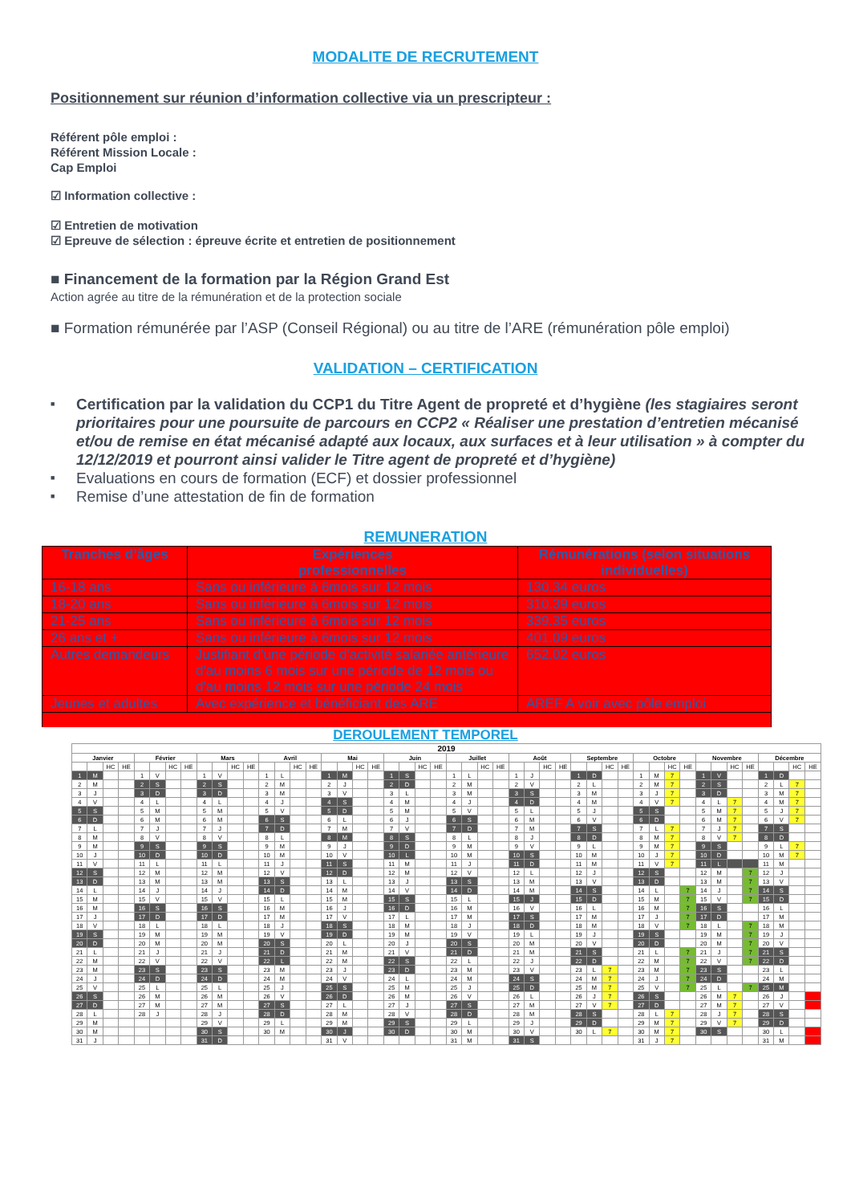MODALITE DE RECRUTEMENT
Positionnement sur réunion d’information collective via un prescripteur :
Référent pôle emploi :
Référent Mission Locale :
Cap Emploi
☑ Information collective :
☑ Entretien de motivation
☑ Epreuve de sélection : épreuve écrite et entretien de positionnement
■ Financement de la formation par la Région Grand Est
Action agrée au titre de la rémunération et de la protection sociale
■ Formation rémunérée par l’ASP (Conseil Régional) ou au titre de l’ARE (rémunération pôle emploi)
VALIDATION – CERTIFICATION
■ Certification par la validation du CCP1 du Titre Agent de propreté et d’hygiène (les stagiaires seront prioritaires pour une poursuite de parcours en CCP2 « Réaliser une prestation d’entretien mécanisé et/ou de remise en état mécanisé adapté aux locaux, aux surfaces et à leur utilisation » à compter du 12/12/2019 et pourront ainsi valider le Titre agent de propreté et d’hygiène)
■ Evaluations en cours de formation (ECF) et dossier professionnel
■ Remise d’une attestation de fin de formation
REMUNERATION
| Tranches d’âges | Expériences professionnelles | Rémunérations (selon situations individuelles) |
| --- | --- | --- |
| 16-18 ans | Sans ou inférieure à 6mois sur 12 mois | 130.34 euros |
| 18-20 ans | Sans ou inférieure à 6mois sur 12 mois | 310.39 euros |
| 21-25 ans | Sans ou inférieure à 6mois sur 12 mois | 339.35 euros |
| 26 ans et + | Sans ou inférieure à 6mois sur 12 mois | 401.09 euros |
| Autres demandeurs | Justifiant d'une période d'activité salariée antérieure d'au moins 6 mois sur une période de 12 mois ou d'au moins 12 mois sur une période 24 mois | 652.02 euros |
| Jeunes et adultes | Avec expérience et bénéficiant des ARE | AREF A voir avec pôle emploi |
DEROULEMENT TEMPOREL
| 2019 | | | | | | | | | | | | | | | | | | | | | | | | | | | | | | | | | | | | | | | | | | | | | | | |
| --- | --- | --- | --- | --- | --- | --- | --- | --- | --- | --- | --- | --- | --- | --- | --- | --- | --- | --- | --- | --- | --- | --- | --- | --- | --- | --- | --- | --- | --- | --- | --- | --- | --- | --- | --- | --- | --- | --- | --- | --- | --- | --- | --- | --- | --- | --- | --- |
| Janvier | | | | Février | | | | Mars | | | | Avril | | | | Mai | | | | Juin | | | | Juillet | | | | Août | | | | Septembre | | | | Octobre | | | | Novembre | | | | Décembre | | | |
| | | HC | HE | | | HC | HE | | | HC | HE | | | HC | HE | | | HC | HE | | | HC | HE | | | HC | HE | | | HC | HE | | | HC | HE | | | HC | HE | | | HC | HE | | | HC | HE |
| 1 | M | | | 1 | V | | | 1 | V | | | 1 | L | | | 1 | M | | | 1 | S | | | 1 | L | | | 1 | J | | | 1 | D | | | 1 | M | 7 | | 1 | V | | | 1 | D | | |
| 2 | M | | | 2 | S | | | 2 | S | | | 2 | M | | | 2 | J | | | 2 | D | | | 2 | M | | | 2 | V | | | 2 | L | | | 2 | M | 7 | | 2 | S | | | 2 | L | 7 | |
| 3 | J | | | 3 | D | | | 3 | D | | | 3 | M | | | 3 | V | | | 3 | L | | | 3 | M | | | 3 | S | | | 3 | M | | | 3 | J | 7 | | 3 | D | | | 3 | M | 7 | |
| 4 | V | | | 4 | L | | | 4 | L | | | 4 | J | | | 4 | S | | | 4 | M | | | 4 | J | | | 4 | D | | | 4 | M | | | 4 | V | 7 | | 4 | L | 7 | | 4 | M | 7 | |
| 5 | S | | | 5 | M | | | 5 | M | | | 5 | V | | | 5 | D | | | 5 | M | | | 5 | V | | | 5 | L | | | 5 | J | | | 5 | S | | | 5 | M | 7 | | 5 | J | 7 | |
| 6 | D | | | 6 | M | | | 6 | M | | | 6 | S | | | 6 | L | | | 6 | J | | | 6 | S | | | 6 | M | | | 6 | V | | | 6 | D | | | 6 | M | 7 | | 6 | V | 7 | |
| 7 | L | | | 7 | J | | | 7 | J | | | 7 | D | | | 7 | M | | | 7 | V | | | 7 | D | | | 7 | M | | | 7 | S | | | 7 | L | 7 | | 7 | J | 7 | | 7 | S | | |
| 8 | M | | | 8 | V | | | 8 | V | | | 8 | L | | | 8 | M | | | 8 | S | | | 8 | L | | | 8 | J | | | 8 | D | | | 8 | M | 7 | | 8 | V | 7 | | 8 | D | | |
| 9 | M | | | 9 | S | | | 9 | S | | | 9 | M | | | 9 | J | | | 9 | D | | | 9 | M | | | 9 | V | | | 9 | L | | | 9 | M | 7 | | 9 | S | | | 9 | L | 7 | |
| 10 | J | | | 10 | D | | | 10 | D | | | 10 | M | | | 10 | V | | | 10 | L | | | 10 | M | | | 10 | S | | | 10 | M | | | 10 | J | 7 | | 10 | D | | | 10 | M | 7 | |
| 11 | V | | | 11 | L | | | 11 | L | | | 11 | J | | | 11 | S | | | 11 | M | | | 11 | J | | | 11 | D | | | 11 | M | | | 11 | V | 7 | | 11 | L | | | 11 | M | | |
| 12 | S | | | 12 | M | | | 12 | M | | | 12 | V | | | 12 | D | | | 12 | M | | | 12 | V | | | 12 | L | | | 12 | J | | | 12 | S | | | 12 | M | | 7 | 12 | J | | |
| 13 | D | | | 13 | M | | | 13 | M | | | 13 | S | | | 13 | L | | | 13 | J | | | 13 | S | | | 13 | M | | | 13 | V | | | 13 | D | | | 13 | M | | 7 | 13 | V | | |
| 14 | L | | | 14 | J | | | 14 | J | | | 14 | D | | | 14 | M | | | 14 | V | | | 14 | D | | | 14 | M | | | 14 | S | | | 14 | L | | 7 | 14 | J | | 7 | 14 | S | | |
| 15 | M | | | 15 | V | | | 15 | V | | | 15 | L | | | 15 | M | | | 15 | S | | | 15 | L | | | 15 | J | | | 15 | D | | | 15 | M | | 7 | 15 | V | | 7 | 15 | D | | |
| 16 | M | | | 16 | S | | | 16 | S | | | 16 | M | | | 16 | J | | | 16 | D | | | 16 | M | | | 16 | V | | | 16 | L | | | 16 | M | | 7 | 16 | S | | | 16 | L | | |
| 17 | J | | | 17 | D | | | 17 | D | | | 17 | M | | | 17 | V | | | 17 | L | | | 17 | M | | | 17 | S | | | 17 | M | | | 17 | J | | 7 | 17 | D | | | 17 | M | | |
| 18 | V | | | 18 | L | | | 18 | L | | | 18 | J | | | 18 | S | | | 18 | M | | | 18 | J | | | 18 | D | | | 18 | M | | | 18 | V | | 7 | 18 | L | | 7 | 18 | M | | |
| 19 | S | | | 19 | M | | | 19 | M | | | 19 | V | | | 19 | D | | | 19 | M | | | 19 | V | | | 19 | L | | | 19 | J | | | 19 | S | | | 19 | M | | 7 | 19 | J | | |
| 20 | D | | | 20 | M | | | 20 | M | | | 20 | S | | | 20 | L | | | 20 | J | | | 20 | S | | | 20 | M | | | 20 | V | | | 20 | D | | | 20 | M | | 7 | 20 | V | | |
| 21 | L | | | 21 | J | | | 21 | J | | | 21 | D | | | 21 | M | | | 21 | V | | | 21 | D | | | 21 | M | | | 21 | S | | | 21 | L | | 7 | 21 | J | | 7 | 21 | S | | |
| 22 | M | | | 22 | V | | | 22 | V | | | 22 | L | | | 22 | M | | | 22 | S | | | 22 | L | | | 22 | J | | | 22 | D | | | 22 | M | | 7 | 22 | V | | 7 | 22 | D | | |
| 23 | M | | | 23 | S | | | 23 | S | | | 23 | M | | | 23 | J | | | 23 | D | | | 23 | M | | | 23 | V | | | 23 | L | 7 | | 23 | M | | 7 | 23 | S | | | 23 | L | | |
| 24 | J | | | 24 | D | | | 24 | D | | | 24 | M | | | 24 | V | | | 24 | L | | | 24 | M | | | 24 | S | | | 24 | M | 7 | | 24 | J | | 7 | 24 | D | | | 24 | M | | |
| 25 | V | | | 25 | L | | | 25 | L | | | 25 | J | | | 25 | S | | | 25 | M | | | 25 | J | | | 25 | D | | | 25 | M | 7 | | 25 | V | | 7 | 25 | L | | 7 | 25 | M | | |
| 26 | S | | | 26 | M | | | 26 | M | | | 26 | V | | | 26 | D | | | 26 | M | | | 26 | V | | | 26 | L | | | 26 | J | 7 | | 26 | S | | | 26 | M | 7 | | 26 | J | | |
| 27 | D | | | 27 | M | | | 27 | M | | | 27 | S | | | 27 | L | | | 27 | J | | | 27 | S | | | 27 | M | | | 27 | V | 7 | | 27 | D | | | 27 | M | 7 | | 27 | V | | |
| 28 | L | | | 28 | J | | | 28 | J | | | 28 | D | | | 28 | M | | | 28 | V | | | 28 | D | | | 28 | M | | | 28 | S | | | 28 | L | 7 | | 28 | J | 7 | | 28 | S | | |
| 29 | M | | | | | | | 29 | V | | | 29 | L | | | 29 | M | | | 29 | S | | | 29 | L | | | 29 | J | | | 29 | D | | | 29 | M | 7 | | 29 | V | 7 | | 29 | D | | |
| 30 | M | | | | | | | 30 | S | | | 30 | M | | | 30 | J | | | 30 | D | | | 30 | M | | | 30 | V | | | 30 | L | 7 | | 30 | M | 7 | | 30 | S | | | 30 | L | | |
| 31 | J | | | | | | | 31 | D | | | | | | | 31 | V | | | | | | | 31 | M | | | 31 | S | | | | | | | 31 | J | 7 | | | | | | 31 | M | | |